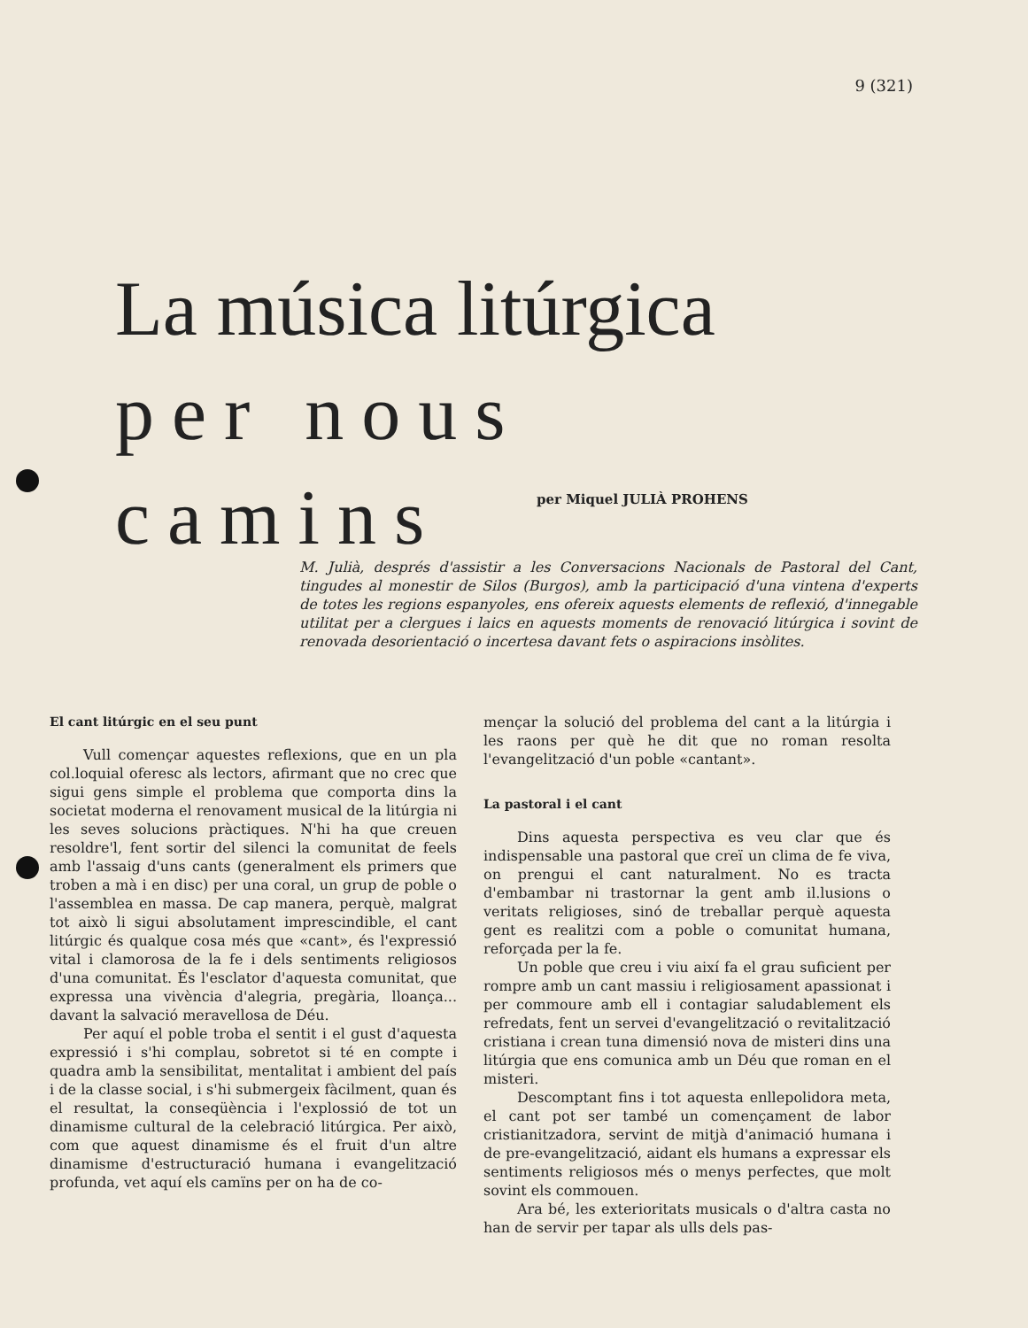9 (321)
La música litúrgica
per nous camins
per Miquel JULIÀ PROHENS
M. Julià, després d'assistir a les Conversacions Nacionals de Pastoral del Cant, tingudes al monestir de Silos (Burgos), amb la participació d'una vintena d'experts de totes les regions espanyoles, ens ofereix aquests elements de reflexió, d'innegable utilitat per a clergues i laics en aquests moments de renovació litúrgica i sovint de renovada desorientació o incertesa davant fets o aspiracions insòlites.
El cant litúrgic en el seu punt
Vull començar aquestes reflexions, que en un pla col.loquial oferesc als lectors, afirmant que no crec que sigui gens simple el problema que comporta dins la societat moderna el renovament musical de la litúrgia ni les seves solucions pràctiques. N'hi ha que creuen resoldre'l, fent sortir del silenci la comunitat de feels amb l'assaig d'uns cants (generalment els primers que troben a mà i en disc) per una coral, un grup de poble o l'assemblea en massa. De cap manera, perquè, malgrat tot això li sigui absolutament imprescindible, el cant litúrgic és qualque cosa més que «cant», és l'expressió vital i clamorosa de la fe i dels sentiments religiosos d'una comunitat. És l'esclator d'aquesta comunitat, que expressa una vivència d'alegria, pregària, lloança... davant la salvació meravellosa de Déu.
Per aquí el poble troba el sentit i el gust d'aquesta expressió i s'hi complau, sobretot si té en compte i quadra amb la sensibilitat, mentalitat i ambient del país i de la classe social, i s'hi submergeix fàcilment, quan és el resultat, la conseqüència i l'explossió de tot un dinamisme cultural de la celebració litúrgica. Per això, com que aquest dinamisme és el fruit d'un altre dinamisme d'estructuració humana i evangelització profunda, vet aquí els camïns per on ha de co-
mençar la solució del problema del cant a la litúrgia i les raons per què he dit que no roman resolta l'evangelització d'un poble «cantant».
La pastoral i el cant
Dins aquesta perspectiva es veu clar que és indispensable una pastoral que creï un clima de fe viva, on prengui el cant naturalment. No es tracta d'embambar ni trastornar la gent amb il.lusions o veritats religioses, sinó de treballar perquè aquesta gent es realitzi com a poble o comunitat humana, reforçada per la fe.
Un poble que creu i viu així fa el grau suficient per rompre amb un cant massiu i religiosament apassionat i per commoure amb ell i contagiar saludablement els refredats, fent un servei d'evangelització o revitalització cristiana i crean tuna dimensió nova de misteri dins una litúrgia que ens comunica amb un Déu que roman en el misteri.
Descomptant fins i tot aquesta enllepolidora meta, el cant pot ser també un començament de labor cristianitzadora, servint de mitjà d'animació humana i de pre-evangelització, aidant els humans a expressar els sentiments religiosos més o menys perfectes, que molt sovint els commouen.
Ara bé, les exterioritats musicals o d'altra casta no han de servir per tapar als ulls dels pas-